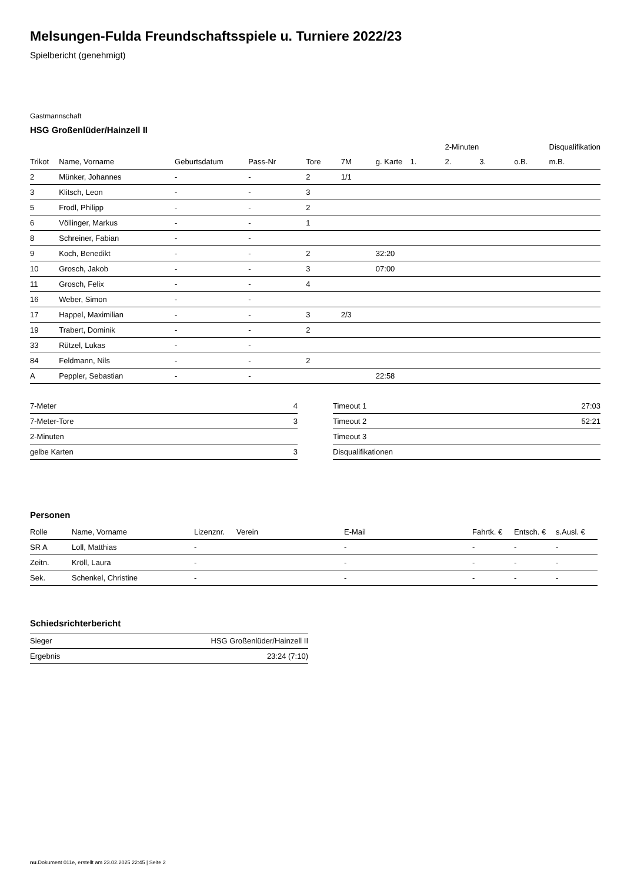Melsungen-Fulda Freundschaftsspiele u. Turniere 2022/23
Spielbericht (genehmigt)
Gastmannschaft
HSG Großenlüder/Hainzell II
| | | | | | | | | 2-Minuten | | | Disqualifikation |
| --- | --- | --- | --- | --- | --- | --- | --- | --- | --- | --- | --- |
| Trikot | Name, Vorname | Geburtsdatum | Pass-Nr | Tore | 7M | g. Karte | 1. | 2. | 3. | o.B. | m.B. |
| 2 | Münker, Johannes | - | - | 2 | 1/1 | | | | | | |
| 3 | Klitsch, Leon | - | - | 3 | | | | | | | |
| 5 | Frodl, Philipp | - | - | 2 | | | | | | | |
| 6 | Völlinger, Markus | - | - | 1 | | | | | | | |
| 8 | Schreiner, Fabian | - | - | | | | | | | | |
| 9 | Koch, Benedikt | - | - | 2 | | 32:20 | | | | | |
| 10 | Grosch, Jakob | - | - | 3 | | 07:00 | | | | | |
| 11 | Grosch, Felix | - | - | 4 | | | | | | | |
| 16 | Weber, Simon | - | - | | | | | | | | |
| 17 | Happel, Maximilian | - | - | 3 | 2/3 | | | | | | |
| 19 | Trabert, Dominik | - | - | 2 | | | | | | | |
| 33 | Rützel, Lukas | - | - | | | | | | | | |
| 84 | Feldmann, Nils | - | - | 2 | | | | | | | |
| A | Peppler, Sebastian | - | - | | | 22:58 | | | | | |
| 7-Meter | 4 |
| 7-Meter-Tore | 3 |
| 2-Minuten | |
| gelbe Karten | 3 |
| Timeout 1 | 27:03 |
| Timeout 2 | 52:21 |
| Timeout 3 | |
| Disqualifikationen | |
Personen
| Rolle | Name, Vorname | Lizenznr. | Verein | E-Mail | Fahrtk. € | Entsch. € | s.Ausl. € |
| --- | --- | --- | --- | --- | --- | --- | --- |
| SR A | Loll, Matthias | - | | - | - | - | - |
| Zeitn. | Kröll, Laura | - | | - | - | - | - |
| Sek. | Schenkel, Christine | - | | - | - | - | - |
Schiedsrichterbericht
| Sieger | HSG Großenlüder/Hainzell II |
| Ergebnis | 23:24 (7:10) |
nu.Dokument 011e, erstellt am 23.02.2025 22:45 | Seite 2